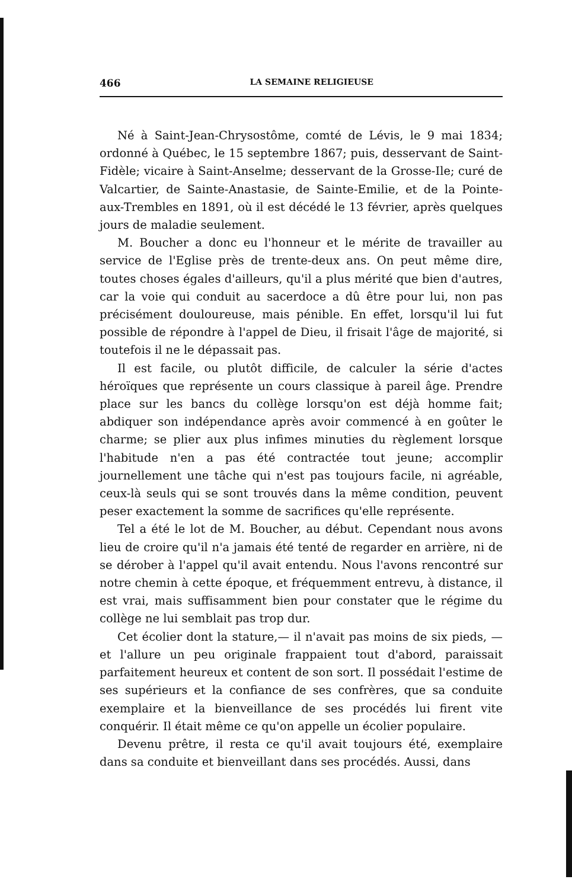466 LA SEMAINE RELIGIEUSE
Né à Saint-Jean-Chrysostôme, comté de Lévis, le 9 mai 1834; ordonné à Québec, le 15 septembre 1867; puis, desservant de Saint-Fidèle; vicaire à Saint-Anselme; desservant de la Grosse-Ile; curé de Valcartier, de Sainte-Anastasie, de Sainte-Emilie, et de la Pointe-aux-Trembles en 1891, où il est décédé le 13 février, après quelques jours de maladie seulement.
M. Boucher a donc eu l'honneur et le mérite de travailler au service de l'Eglise près de trente-deux ans. On peut même dire, toutes choses égales d'ailleurs, qu'il a plus mérité que bien d'autres, car la voie qui conduit au sacerdoce a dû être pour lui, non pas précisément douloureuse, mais pénible. En effet, lorsqu'il lui fut possible de répondre à l'appel de Dieu, il frisait l'âge de majorité, si toutefois il ne le dépassait pas.
Il est facile, ou plutôt difficile, de calculer la série d'actes héroïques que représente un cours classique à pareil âge. Prendre place sur les bancs du collège lorsqu'on est déjà homme fait; abdiquer son indépendance après avoir commencé à en goûter le charme; se plier aux plus infimes minuties du règlement lorsque l'habitude n'en a pas été contractée tout jeune; accomplir journellement une tâche qui n'est pas toujours facile, ni agréable, ceux-là seuls qui se sont trouvés dans la même condition, peuvent peser exactement la somme de sacrifices qu'elle représente.
Tel a été le lot de M. Boucher, au début. Cependant nous avons lieu de croire qu'il n'a jamais été tenté de regarder en arrière, ni de se dérober à l'appel qu'il avait entendu. Nous l'avons rencontré sur notre chemin à cette époque, et fréquemment entrevu, à distance, il est vrai, mais suffisamment bien pour constater que le régime du collège ne lui semblait pas trop dur.
Cet écolier dont la stature,— il n'avait pas moins de six pieds, — et l'allure un peu originale frappaient tout d'abord, paraissait parfaitement heureux et content de son sort. Il possédait l'estime de ses supérieurs et la confiance de ses confrères, que sa conduite exemplaire et la bienveillance de ses procédés lui firent vite conquérir. Il était même ce qu'on appelle un écolier populaire.
Devenu prêtre, il resta ce qu'il avait toujours été, exemplaire dans sa conduite et bienveillant dans ses procédés. Aussi, dans